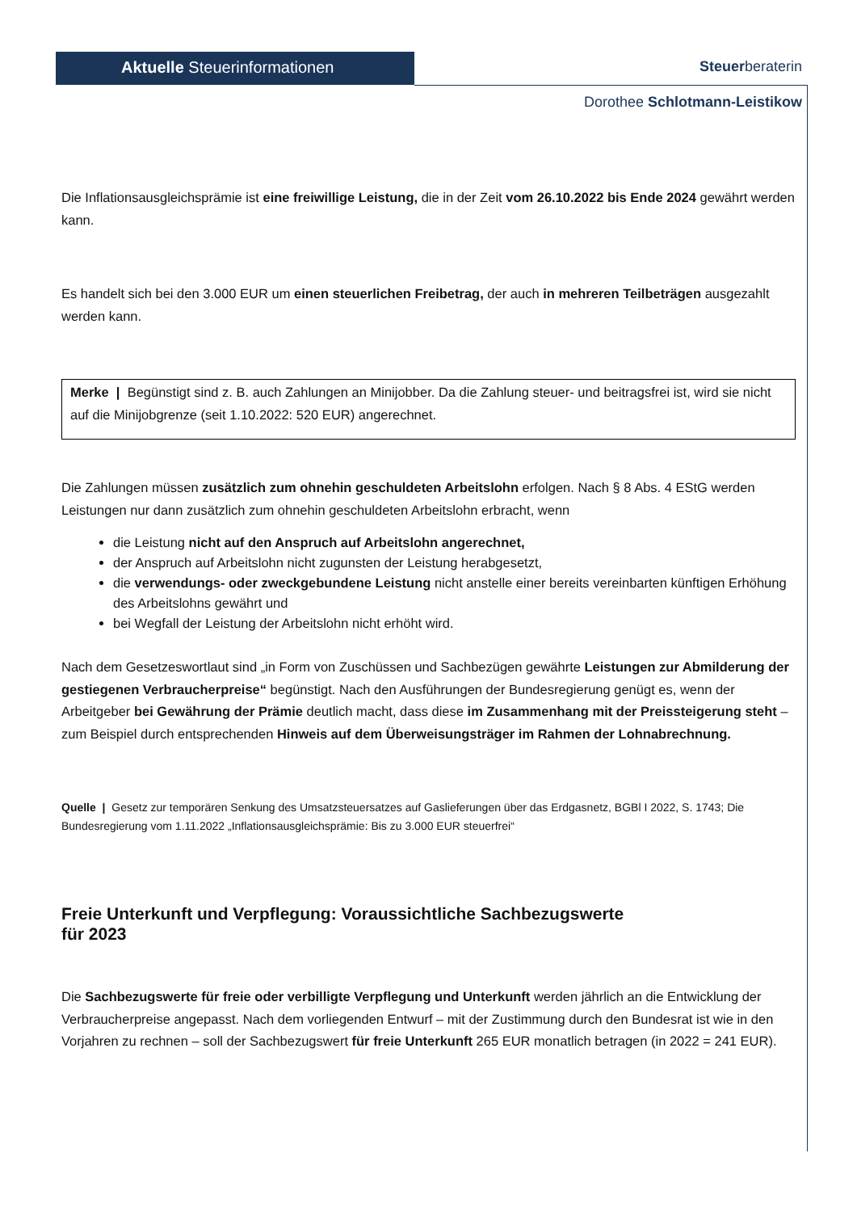Aktuelle Steuerinformationen Steuerberaterin
Dorothee Schlotmann-Leistikow
Die Inflationsausgleichsprämie ist eine freiwillige Leistung, die in der Zeit vom 26.10.2022 bis Ende 2024 gewährt werden kann.
Es handelt sich bei den 3.000 EUR um einen steuerlichen Freibetrag, der auch in mehreren Teilbeträgen ausgezahlt werden kann.
Merke | Begünstigt sind z. B. auch Zahlungen an Minijobber. Da die Zahlung steuer- und beitragsfrei ist, wird sie nicht auf die Minijobgrenze (seit 1.10.2022: 520 EUR) angerechnet.
Die Zahlungen müssen zusätzlich zum ohnehin geschuldeten Arbeitslohn erfolgen. Nach § 8 Abs. 4 EStG werden Leistungen nur dann zusätzlich zum ohnehin geschuldeten Arbeitslohn erbracht, wenn
die Leistung nicht auf den Anspruch auf Arbeitslohn angerechnet,
der Anspruch auf Arbeitslohn nicht zugunsten der Leistung herabgesetzt,
die verwendungs- oder zweckgebundene Leistung nicht anstelle einer bereits vereinbarten künftigen Erhöhung des Arbeitslohns gewährt und
bei Wegfall der Leistung der Arbeitslohn nicht erhöht wird.
Nach dem Gesetzeswortlaut sind „in Form von Zuschüssen und Sachbezügen gewährte Leistungen zur Abmilderung der gestiegenen Verbraucherpreise“ begünstigt. Nach den Ausführungen der Bundesregierung genügt es, wenn der Arbeitgeber bei Gewährung der Prämie deutlich macht, dass diese im Zusammenhang mit der Preissteigerung steht – zum Beispiel durch entsprechenden Hinweis auf dem Überweisungsträger im Rahmen der Lohnabrechnung.
Quelle | Gesetz zur temporären Senkung des Umsatzsteuersatzes auf Gaslieferungen über das Erdgasnetz, BGBl I 2022, S. 1743; Die Bundesregierung vom 1.11.2022 „Inflationsausgleichsprämie: Bis zu 3.000 EUR steuerfrei“
Freie Unterkunft und Verpflegung: Voraussichtliche Sachbezugswerte
für 2023
Die Sachbezugswerte für freie oder verbilligte Verpflegung und Unterkunft werden jährlich an die Entwicklung der Verbraucherpreise angepasst. Nach dem vorliegenden Entwurf – mit der Zustimmung durch den Bundesrat ist wie in den Vorjahren zu rechnen – soll der Sachbezugswert für freie Unterkunft 265 EUR monatlich betragen (in 2022 = 241 EUR).